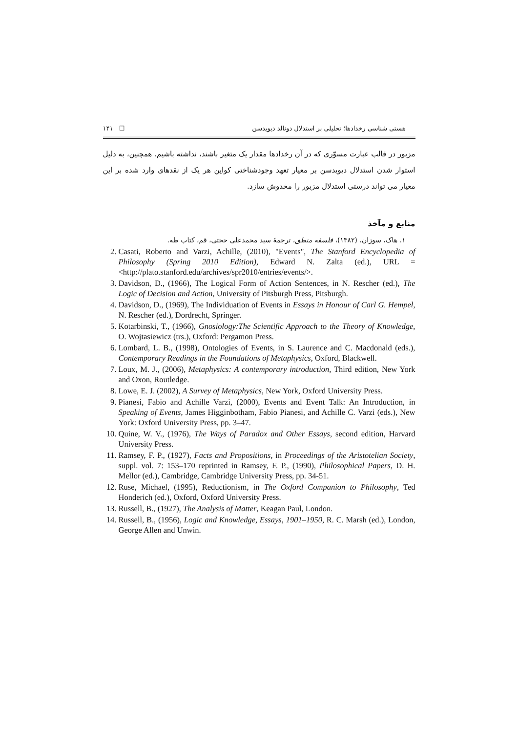هستی شناسی رخدادها؛ تحلیلی بر استدلال دونالد دیویدسن ☐ ۱۴۱
مزبور در قالب عبارت مسوّری که در آن رخدادها مقدار یک متغیر باشند، نداشته باشیم. همچنین، به دلیل استوار شدن استدلال دیویدسن بر معیار تعهد وجودشناختی کواین هر یک از نقدهای وارد شده بر این معیار می تواند درستی استدلال مزبور را مخدوش سازد.
منابع و مآخذ
۱. هاک، سوزان، (۱۳۸۲)، فلسفه منطق، ترجمهٔ سید محمدعلی حجتی، قم، کتاب طه.
2. Casati, Roberto and Varzi, Achille, (2010), "Events", The Stanford Encyclopedia of Philosophy (Spring 2010 Edition), Edward N. Zalta (ed.), URL = <http://plato.stanford.edu/archives/spr2010/entries/events/>.
3. Davidson, D., (1966), The Logical Form of Action Sentences, in N. Rescher (ed.), The Logic of Decision and Action, University of Pitsburgh Press, Pitsburgh.
4. Davidson, D., (1969), The Individuation of Events in Essays in Honour of Carl G. Hempel, N. Rescher (ed.), Dordrecht, Springer.
5. Kotarbinski, T., (1966), Gnosiology:The Scientific Approach to the Theory of Knowledge, O. Wojtasiewicz (trs.), Oxford: Pergamon Press.
6. Lombard, L. B., (1998), Ontologies of Events, in S. Laurence and C. Macdonald (eds.), Contemporary Readings in the Foundations of Metaphysics, Oxford, Blackwell.
7. Loux, M. J., (2006), Metaphysics: A contemporary introduction, Third edition, New York and Oxon, Routledge.
8. Lowe, E. J. (2002), A Survey of Metaphysics, New York, Oxford University Press.
9. Pianesi, Fabio and Achille Varzi, (2000), Events and Event Talk: An Introduction, in Speaking of Events, James Higginbotham, Fabio Pianesi, and Achille C. Varzi (eds.), New York: Oxford University Press, pp. 3–47.
10. Quine, W. V., (1976), The Ways of Paradox and Other Essays, second edition, Harvard University Press.
11. Ramsey, F. P., (1927), Facts and Propositions, in Proceedings of the Aristotelian Society, suppl. vol. 7: 153–170 reprinted in Ramsey, F. P., (1990), Philosophical Papers, D. H. Mellor (ed.), Cambridge, Cambridge University Press, pp. 34-51.
12. Ruse, Michael, (1995), Reductionism, in The Oxford Companion to Philosophy, Ted Honderich (ed.), Oxford, Oxford University Press.
13. Russell, B., (1927), The Analysis of Matter, Keagan Paul, London.
14. Russell, B., (1956), Logic and Knowledge, Essays, 1901–1950, R. C. Marsh (ed.), London, George Allen and Unwin.